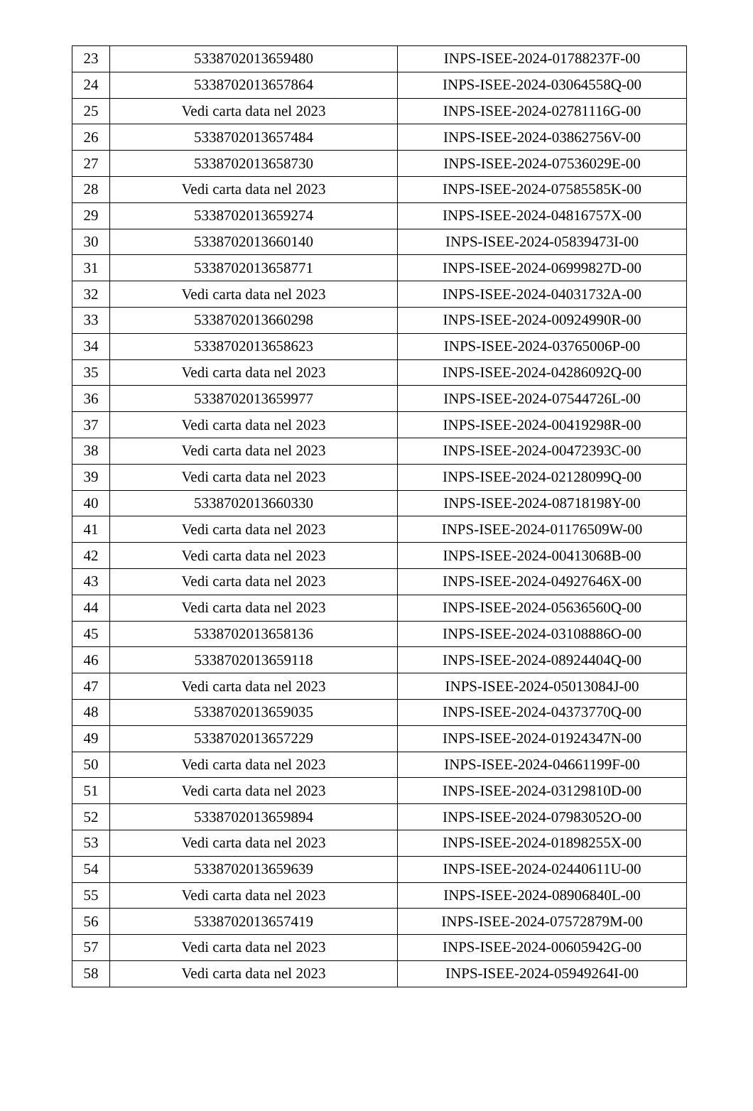| 23 | 5338702013659480 | INPS-ISEE-2024-01788237F-00 |
| 24 | 5338702013657864 | INPS-ISEE-2024-03064558Q-00 |
| 25 | Vedi carta data nel 2023 | INPS-ISEE-2024-02781116G-00 |
| 26 | 5338702013657484 | INPS-ISEE-2024-03862756V-00 |
| 27 | 5338702013658730 | INPS-ISEE-2024-07536029E-00 |
| 28 | Vedi carta data nel 2023 | INPS-ISEE-2024-07585585K-00 |
| 29 | 5338702013659274 | INPS-ISEE-2024-04816757X-00 |
| 30 | 5338702013660140 | INPS-ISEE-2024-05839473I-00 |
| 31 | 5338702013658771 | INPS-ISEE-2024-06999827D-00 |
| 32 | Vedi carta data nel 2023 | INPS-ISEE-2024-04031732A-00 |
| 33 | 5338702013660298 | INPS-ISEE-2024-00924990R-00 |
| 34 | 5338702013658623 | INPS-ISEE-2024-03765006P-00 |
| 35 | Vedi carta data nel 2023 | INPS-ISEE-2024-04286092Q-00 |
| 36 | 5338702013659977 | INPS-ISEE-2024-07544726L-00 |
| 37 | Vedi carta data nel 2023 | INPS-ISEE-2024-00419298R-00 |
| 38 | Vedi carta data nel 2023 | INPS-ISEE-2024-00472393C-00 |
| 39 | Vedi carta data nel 2023 | INPS-ISEE-2024-02128099Q-00 |
| 40 | 5338702013660330 | INPS-ISEE-2024-08718198Y-00 |
| 41 | Vedi carta data nel 2023 | INPS-ISEE-2024-01176509W-00 |
| 42 | Vedi carta data nel 2023 | INPS-ISEE-2024-00413068B-00 |
| 43 | Vedi carta data nel 2023 | INPS-ISEE-2024-04927646X-00 |
| 44 | Vedi carta data nel 2023 | INPS-ISEE-2024-05636560Q-00 |
| 45 | 5338702013658136 | INPS-ISEE-2024-03108886O-00 |
| 46 | 5338702013659118 | INPS-ISEE-2024-08924404Q-00 |
| 47 | Vedi carta data nel 2023 | INPS-ISEE-2024-05013084J-00 |
| 48 | 5338702013659035 | INPS-ISEE-2024-04373770Q-00 |
| 49 | 5338702013657229 | INPS-ISEE-2024-01924347N-00 |
| 50 | Vedi carta data nel 2023 | INPS-ISEE-2024-04661199F-00 |
| 51 | Vedi carta data nel 2023 | INPS-ISEE-2024-03129810D-00 |
| 52 | 5338702013659894 | INPS-ISEE-2024-07983052O-00 |
| 53 | Vedi carta data nel 2023 | INPS-ISEE-2024-01898255X-00 |
| 54 | 5338702013659639 | INPS-ISEE-2024-02440611U-00 |
| 55 | Vedi carta data nel 2023 | INPS-ISEE-2024-08906840L-00 |
| 56 | 5338702013657419 | INPS-ISEE-2024-07572879M-00 |
| 57 | Vedi carta data nel 2023 | INPS-ISEE-2024-00605942G-00 |
| 58 | Vedi carta data nel 2023 | INPS-ISEE-2024-05949264I-00 |